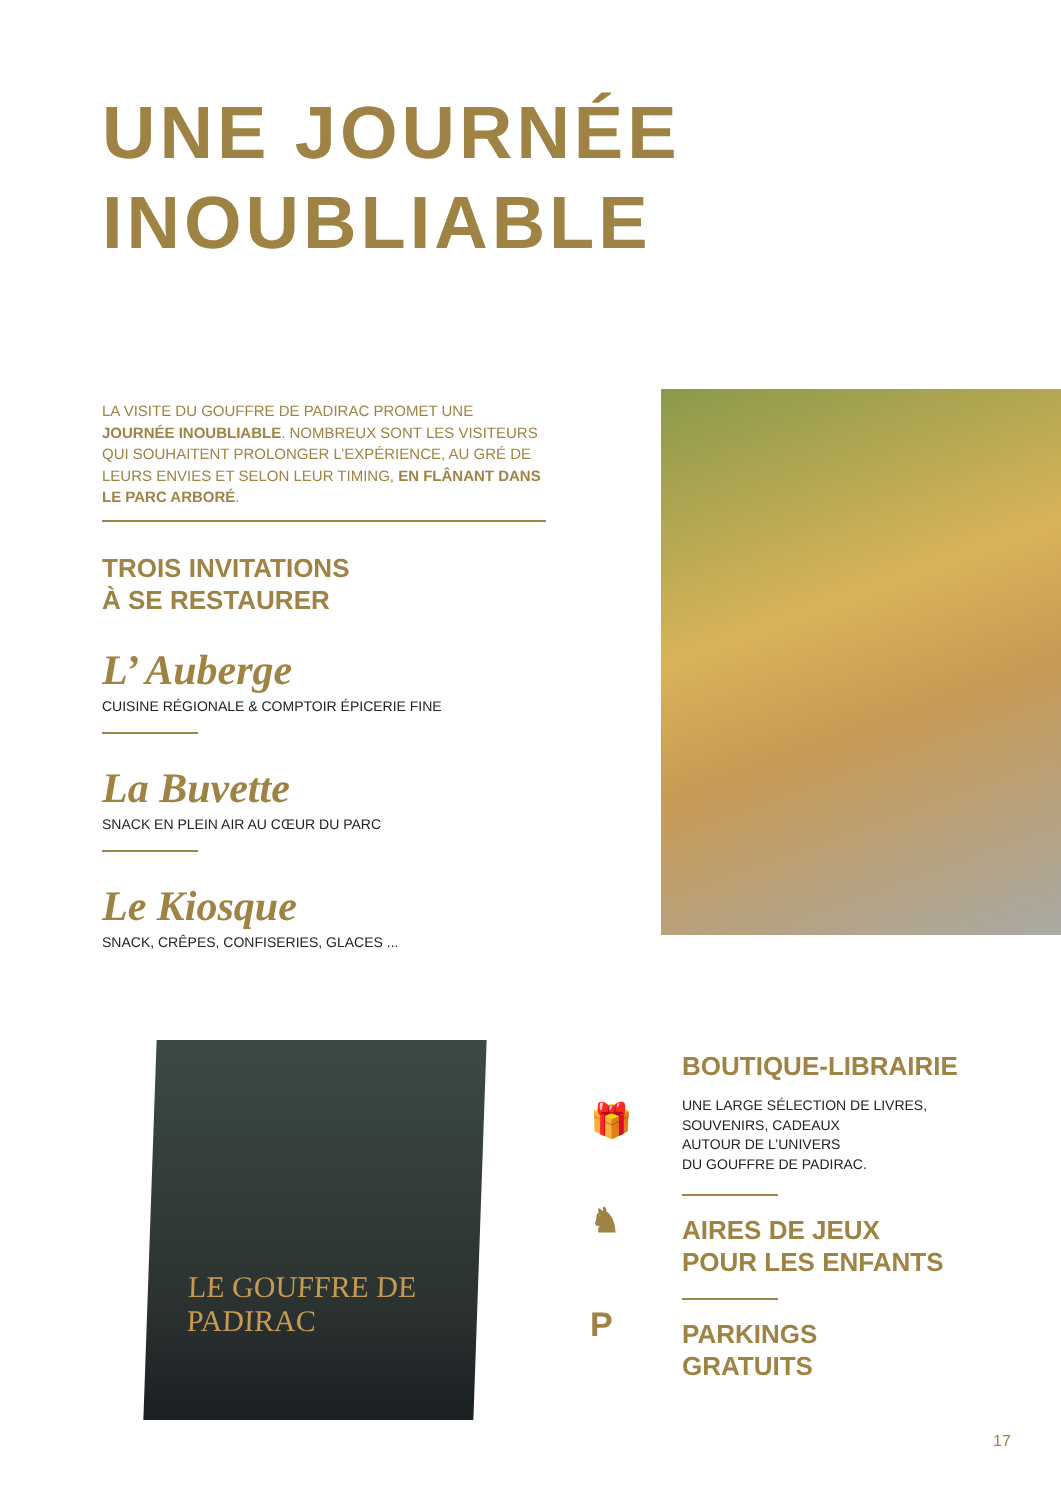UNE JOURNÉE
INOUBLIABLE
LA VISITE DU GOUFFRE DE PADIRAC PROMET UNE JOURNÉE INOUBLIABLE. NOMBREUX SONT LES VISITEURS QUI SOUHAITENT PROLONGER L’EXPÉRIENCE, AU GRÉ DE LEURS ENVIES ET SELON LEUR TIMING, EN FLÂNANT DANS LE PARC ARBORÉ.
TROIS INVITATIONS
À SE RESTAURER
L’ Auberge
CUISINE RÉGIONALE & COMPTOIR ÉPICERIE FINE
La Buvette
SNACK EN PLEIN AIR AU CŒUR DU PARC
Le Kiosque
SNACK, CRÊPES, CONFISERIES, GLACES ...
LE GOUFFRE DE
PADIRAC
🎁
♞
P
BOUTIQUE-LIBRAIRIE
UNE LARGE SÉLECTION DE LIVRES,
SOUVENIRS, CADEAUX
AUTOUR DE L’UNIVERS
DU GOUFFRE DE PADIRAC.
AIRES DE JEUX
POUR LES ENFANTS
PARKINGS
GRATUITS
17